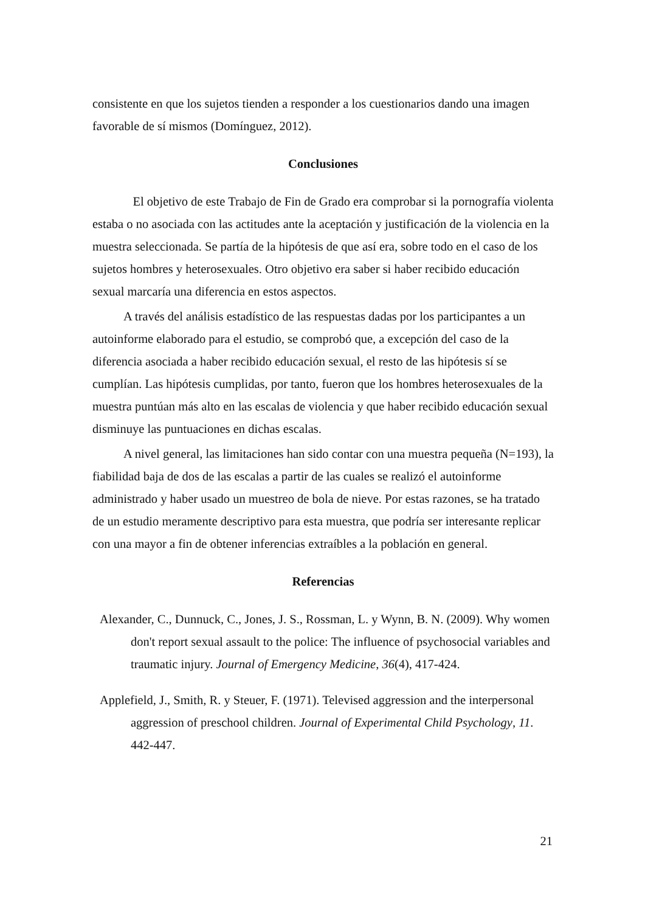consistente en que los sujetos tienden a responder a los cuestionarios dando una imagen favorable de sí mismos (Domínguez, 2012).
Conclusiones
El objetivo de este Trabajo de Fin de Grado era comprobar si la pornografía violenta estaba o no asociada con las actitudes ante la aceptación y justificación de la violencia en la muestra seleccionada. Se partía de la hipótesis de que así era, sobre todo en el caso de los sujetos hombres y heterosexuales. Otro objetivo era saber si haber recibido educación sexual marcaría una diferencia en estos aspectos.
A través del análisis estadístico de las respuestas dadas por los participantes a un autoinforme elaborado para el estudio, se comprobó que, a excepción del caso de la diferencia asociada a haber recibido educación sexual, el resto de las hipótesis sí se cumplían. Las hipótesis cumplidas, por tanto, fueron que los hombres heterosexuales de la muestra puntúan más alto en las escalas de violencia y que haber recibido educación sexual disminuye las puntuaciones en dichas escalas.
A nivel general, las limitaciones han sido contar con una muestra pequeña (N=193), la fiabilidad baja de dos de las escalas a partir de las cuales se realizó el autoinforme administrado y haber usado un muestreo de bola de nieve. Por estas razones, se ha tratado de un estudio meramente descriptivo para esta muestra, que podría ser interesante replicar con una mayor a fin de obtener inferencias extraíbles a la población en general.
Referencias
Alexander, C., Dunnuck, C., Jones, J. S., Rossman, L. y Wynn, B. N. (2009). Why women don't report sexual assault to the police: The influence of psychosocial variables and traumatic injury. Journal of Emergency Medicine, 36(4), 417-424.
Applefield, J., Smith, R. y Steuer, F. (1971). Televised aggression and the interpersonal aggression of preschool children. Journal of Experimental Child Psychology, 11. 442-447.
21